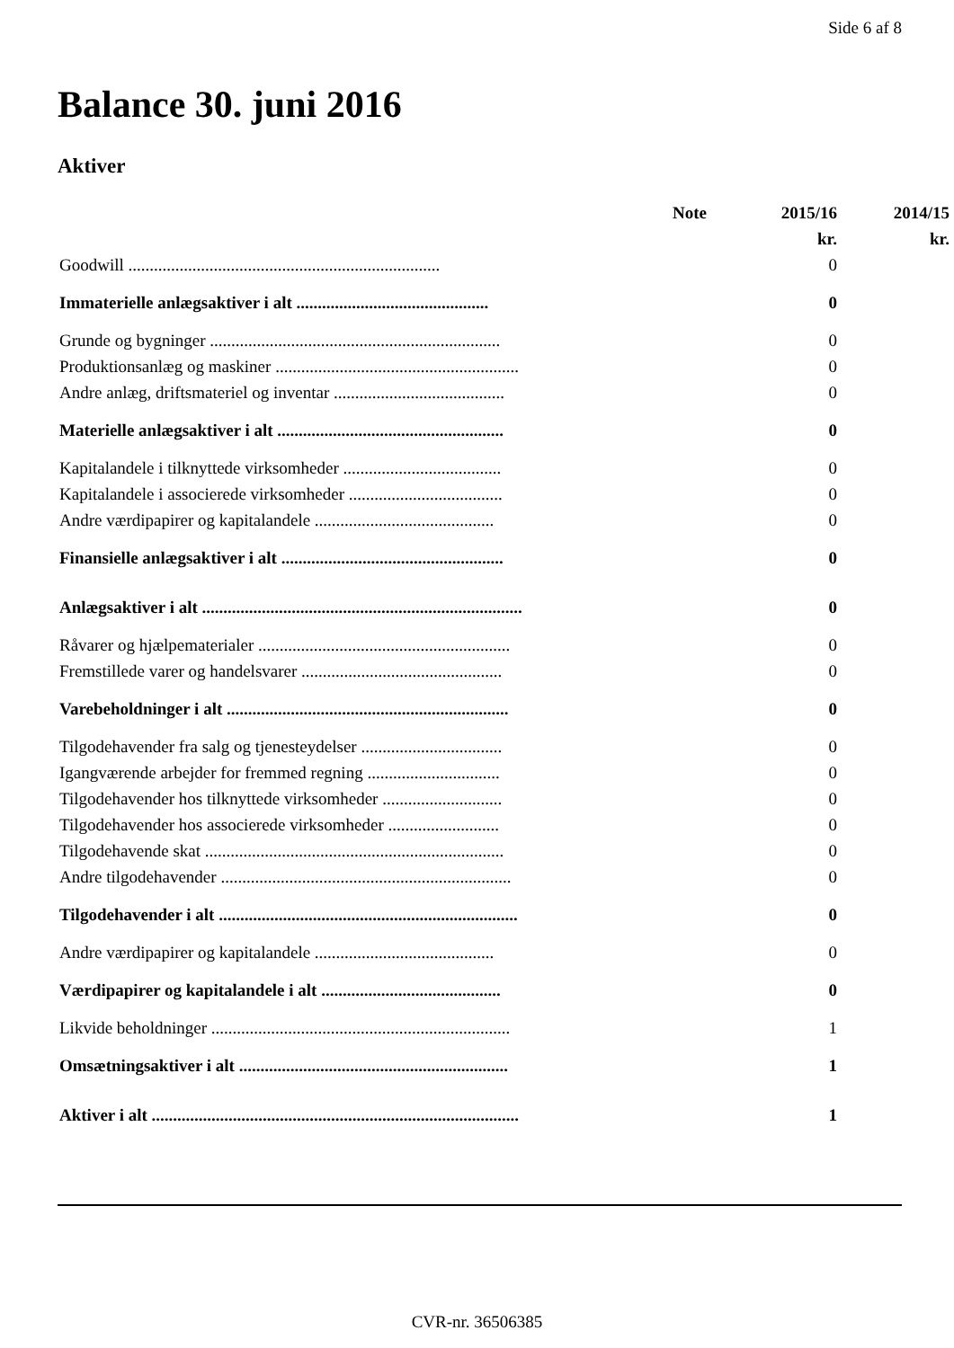Side 6 af 8
Balance 30. juni 2016
Aktiver
| | Note | 2015/16 | 2014/15 |
| --- | --- | --- | --- |
| | | kr. | kr. |
| Goodwill ......................................................................... | | 0 | |
| Immaterielle anlægsaktiver i alt ............................................. | | 0 | |
| Grunde og bygninger .................................................................... | | 0 | |
| Produktionsanlæg og maskiner ......................................................... | | 0 | |
| Andre anlæg, driftsmateriel og inventar ........................................ | | 0 | |
| Materielle anlægsaktiver i alt ..................................................... | | 0 | |
| Kapitalandele i tilknyttede virksomheder ..................................... | | 0 | |
| Kapitalandele i associerede virksomheder .................................... | | 0 | |
| Andre værdipapirer og kapitalandele .......................................... | | 0 | |
| Finansielle anlægsaktiver i alt .................................................... | | 0 | |
| Anlægsaktiver i alt ........................................................................... | | 0 | |
| Råvarer og hjælpematerialer ........................................................... | | 0 | |
| Fremstillede varer og handelsvarer ............................................... | | 0 | |
| Varebeholdninger i alt .................................................................. | | 0 | |
| Tilgodehavender fra salg og tjenesteydelser ................................. | | 0 | |
| Igangværende arbejder for fremmed regning ............................... | | 0 | |
| Tilgodehavender hos tilknyttede virksomheder ............................ | | 0 | |
| Tilgodehavender hos associerede virksomheder .......................... | | 0 | |
| Tilgodehavende skat ...................................................................... | | 0 | |
| Andre tilgodehavender .................................................................... | | 0 | |
| Tilgodehavender i alt ...................................................................... | | 0 | |
| Andre værdipapirer og kapitalandele .......................................... | | 0 | |
| Værdipapirer og kapitalandele i alt .......................................... | | 0 | |
| Likvide beholdninger ...................................................................... | | 1 | |
| Omsætningsaktiver i alt ............................................................... | | 1 | |
| Aktiver i alt ...................................................................................... | | 1 | |
CVR-nr. 36506385